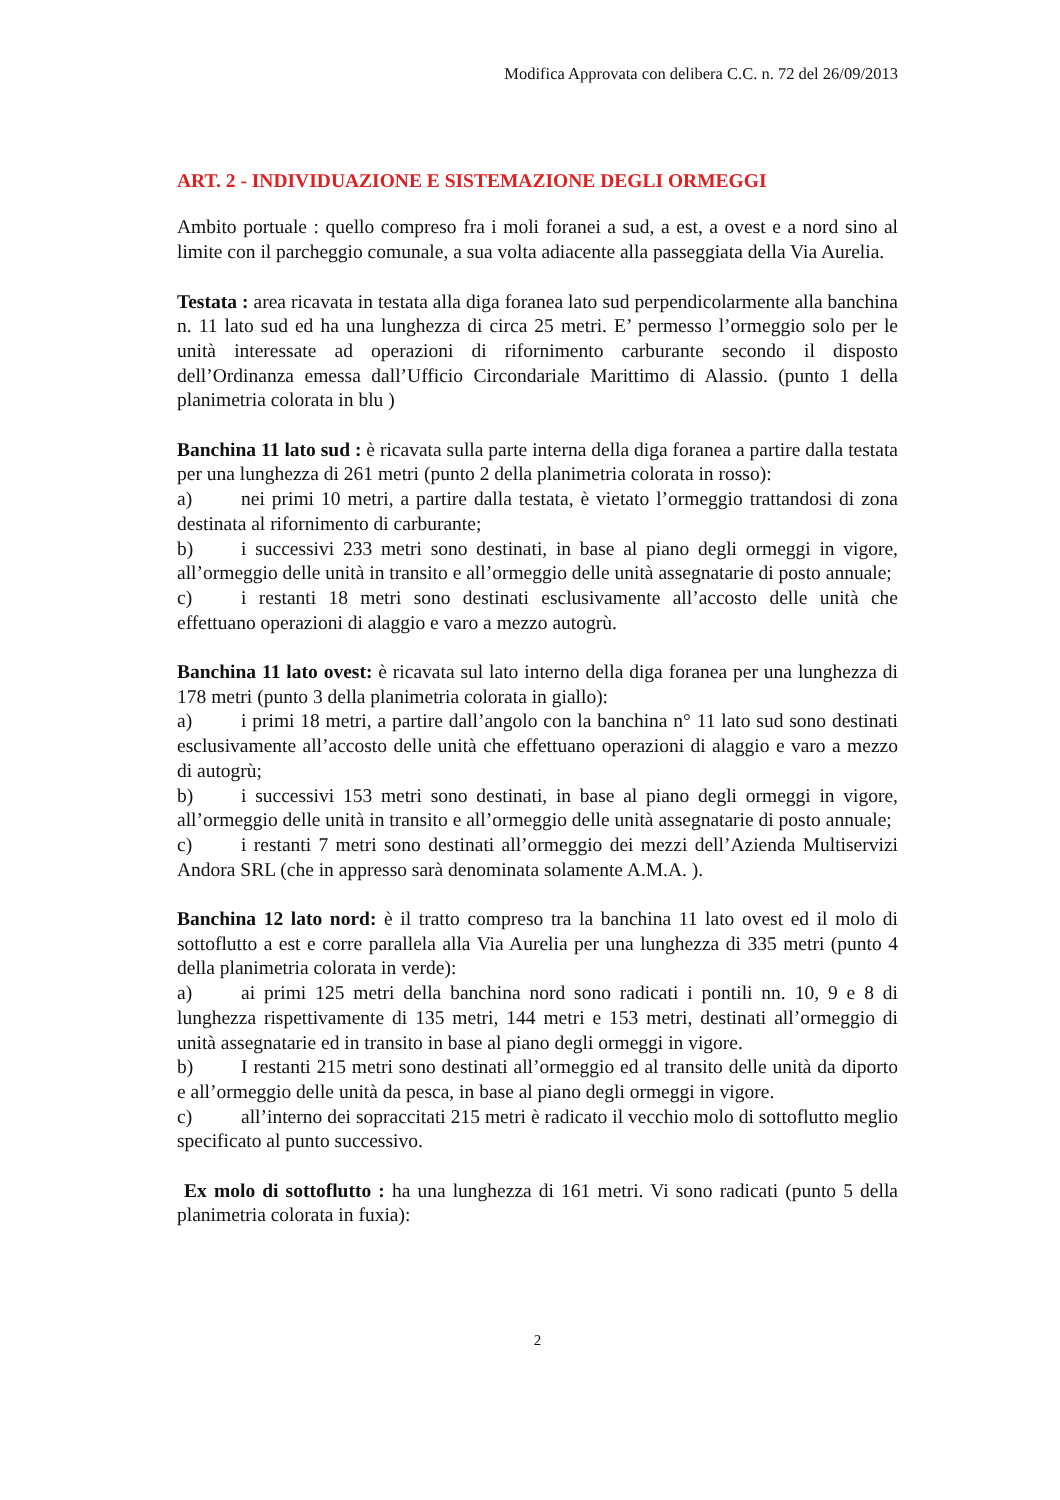Modifica Approvata con delibera C.C. n. 72 del 26/09/2013
ART. 2 - INDIVIDUAZIONE E SISTEMAZIONE DEGLI ORMEGGI
Ambito portuale : quello compreso fra i moli foranei a sud, a est, a ovest e a nord sino al limite con il parcheggio comunale, a sua volta adiacente alla passeggiata della Via Aurelia.
Testata : area ricavata in testata alla diga foranea lato sud perpendicolarmente alla banchina n. 11 lato sud ed ha una lunghezza di circa 25 metri. E’ permesso l’ormeggio solo per le unità interessate ad operazioni di rifornimento carburante secondo il disposto dell’Ordinanza emessa dall’Ufficio Circondariale Marittimo di Alassio. (punto 1 della planimetria colorata in blu )
Banchina 11 lato sud : è ricavata sulla parte interna della diga foranea a partire dalla testata per una lunghezza di 261 metri (punto 2 della planimetria colorata in rosso):
a) nei primi 10 metri, a partire dalla testata, è vietato l’ormeggio trattandosi di zona destinata al rifornimento di carburante;
b) i successivi 233 metri sono destinati, in base al piano degli ormeggi in vigore, all’ormeggio delle unità in transito e all’ormeggio delle unità assegnatarie di posto annuale;
c) i restanti 18 metri sono destinati esclusivamente all’accosto delle unità che effettuano operazioni di alaggio e varo a mezzo autogrù.
Banchina 11 lato ovest: è ricavata sul lato interno della diga foranea per una lunghezza di 178 metri (punto 3 della planimetria colorata in giallo):
a) i primi 18 metri, a partire dall’angolo con la banchina n° 11 lato sud sono destinati esclusivamente all’accosto delle unità che effettuano operazioni di alaggio e varo a mezzo di autogrù;
b) i successivi 153 metri sono destinati, in base al piano degli ormeggi in vigore, all’ormeggio delle unità in transito e all’ormeggio delle unità assegnatarie di posto annuale;
c) i restanti 7 metri sono destinati all’ormeggio dei mezzi dell’Azienda Multiservizi Andora SRL (che in appresso sarà denominata solamente A.M.A. ).
Banchina 12 lato nord: è il tratto compreso tra la banchina 11 lato ovest ed il molo di sottoflutto a est e corre parallela alla Via Aurelia per una lunghezza di 335 metri (punto 4 della planimetria colorata in verde):
a) ai primi 125 metri della banchina nord sono radicati i pontili nn. 10, 9 e 8 di lunghezza rispettivamente di 135 metri, 144 metri e 153 metri, destinati all’ormeggio di unità assegnatarie ed in transito in base al piano degli ormeggi in vigore.
b) I restanti 215 metri sono destinati all’ormeggio ed al transito delle unità da diporto e all’ormeggio delle unità da pesca, in base al piano degli ormeggi in vigore.
c) all’interno dei sopraccitati 215 metri è radicato il vecchio molo di sottoflutto meglio specificato al punto successivo.
Ex molo di sottoflutto : ha una lunghezza di 161 metri. Vi sono radicati (punto 5 della planimetria colorata in fuxia):
2